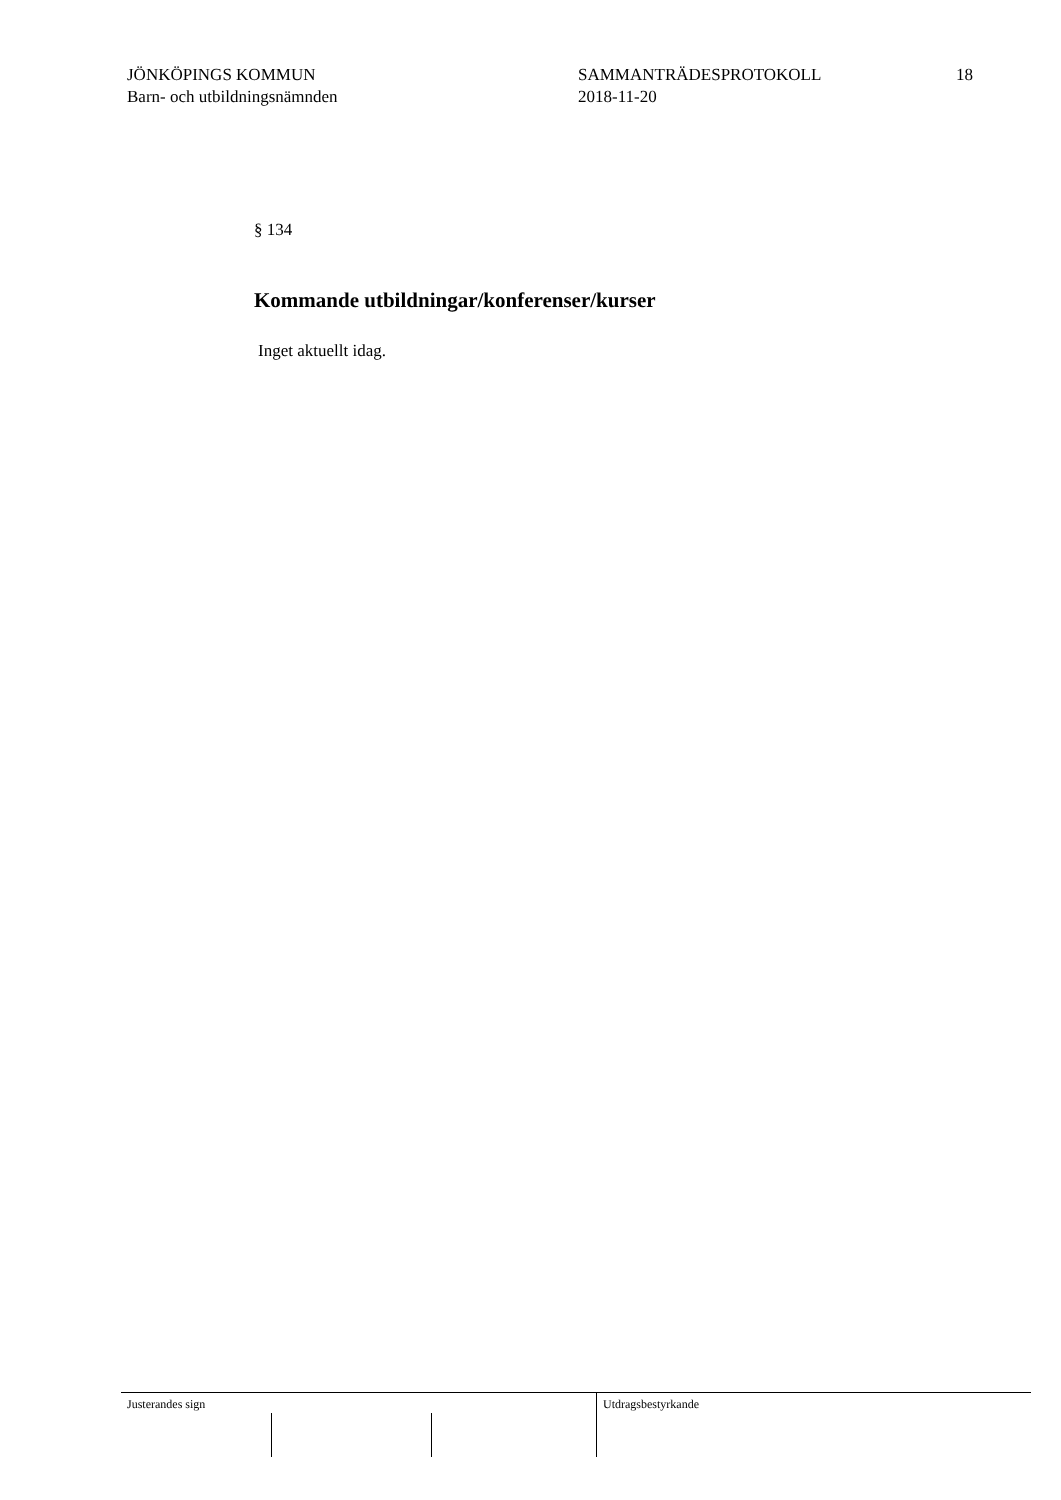JÖNKÖPINGS KOMMUN
Barn- och utbildningsnämnden
SAMMANTRÄDESPROTOKOLL
2018-11-20
18
§ 134
Kommande utbildningar/konferenser/kurser
Inget aktuellt idag.
Justerandes sign Utdragsbestyrkande